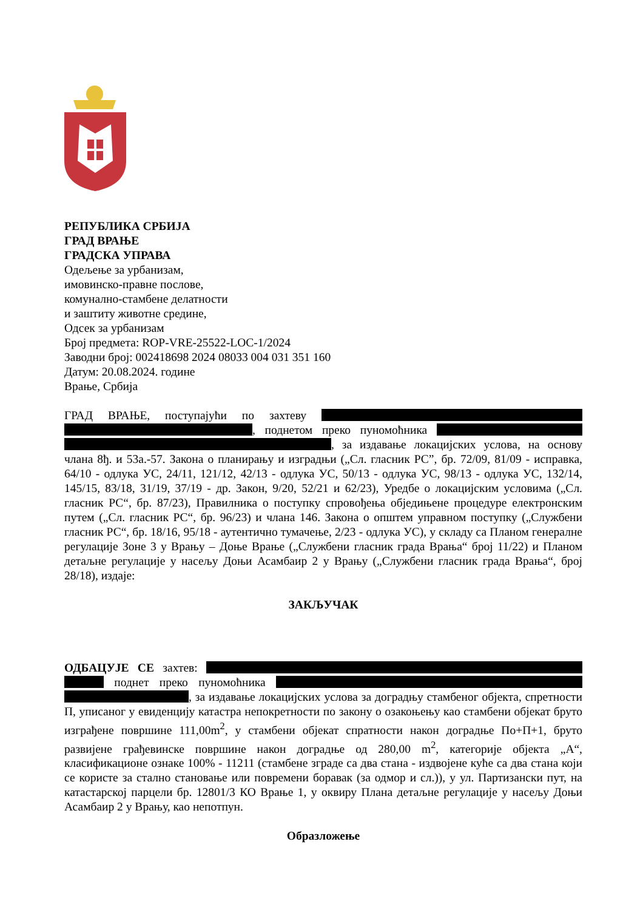РЕПУБЛИКА СРБИЈА
ГРАД ВРАЊЕ
ГРАДСКА УПРАВА
Одељење за урбанизам,
имовинско-правне послове,
комунално-стамбене делатности
и заштиту животне средине,
Одсек за урбанизам
Број предмета: ROP-VRE-25522-LOC-1/2024
Заводни број: 002418698 2024 08033 004 031 351 160
Датум: 20.08.2024. године
Врање, Србија
ГРАД ВРАЊЕ, поступајући по захтеву , поднетом преко пуномоћника , за издавање локацијских услова, на основу члана 8ђ. и 53а.-57. Закона о планирању и изградњи („Сл. гласник РС”, бр. 72/09, 81/09 - исправка, 64/10 - одлука УС, 24/11, 121/12, 42/13 - одлука УС, 50/13 - одлука УС, 98/13 - одлука УС, 132/14, 145/15, 83/18, 31/19, 37/19 - др. Закон, 9/20, 52/21 и 62/23), Уредбе о локацијским условима („Сл. гласник РС“, бр. 87/23), Правилника о поступку спровођења обједињене процедуре електронским путем („Сл. гласник РС“, бр. 96/23) и члана 146. Закона о општем управном поступку („Службени гласник РС“, бр. 18/16, 95/18 - аутентично тумачење, 2/23 - одлука УС), у складу са Планом генералне регулације Зоне 3 у Врању – Доње Врање („Службени гласник града Врања“ број 11/22) и Планом детаљне регулације у насељу Доњи Асамбаир 2 у Врању („Службени гласник града Врања“, број 28/18), издаје:
ЗАКЉУЧАК
ОДБАЦУЈЕ СЕ захтев: поднет преко пуномоћника , за издавање локацијских услова за доградњу стамбеног објекта, спретности П, уписаног у евиденцију катастра непокретности по закону о озакоњењу као стамбени објекат бруто изграђене површине 111,00m<sup>2</sup>, у стамбени објекат спратности након доградње По+П+1, бруто развијене грађевинске површине након доградње од 280,00 m<sup>2</sup>, категорије објекта „А“, класификационе ознаке 100% - 11211 (стамбене зграде са два стана - издвојене куће са два стана који се користе за стално становање или повремени боравак (за одмор и сл.)), у ул. Партизански пут, на катастарској парцели бр. 12801/3 КО Врање 1, у оквиру Плана детаљне регулације у насељу Доњи Асамбаир 2 у Врању, као непотпун.
Образложење